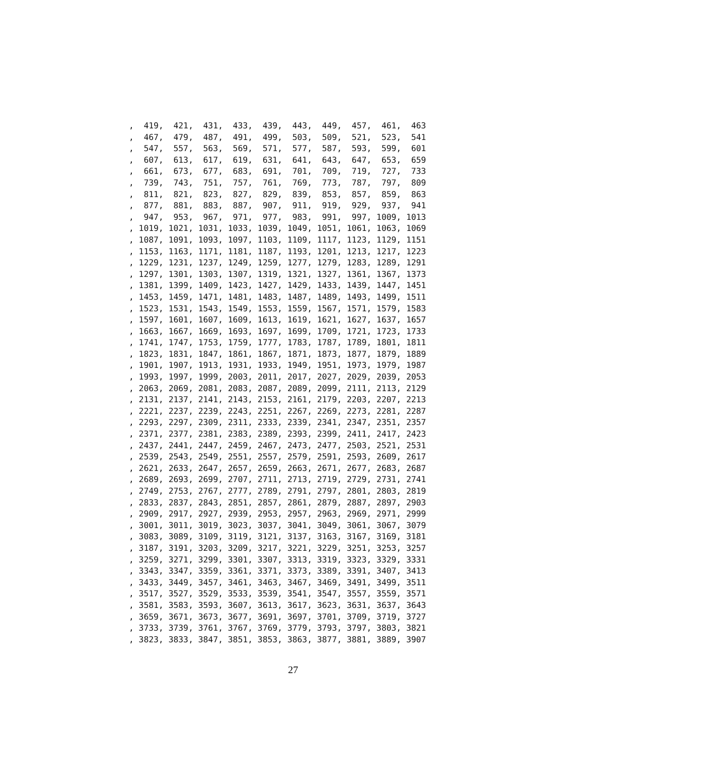,  419,  421,  431,  433,  439,  443,  449,  457,  461,  463
,  467,  479,  487,  491,  499,  503,  509,  521,  523,  541
,  547,  557,  563,  569,  571,  577,  587,  593,  599,  601
,  607,  613,  617,  619,  631,  641,  643,  647,  653,  659
,  661,  673,  677,  683,  691,  701,  709,  719,  727,  733
,  739,  743,  751,  757,  761,  769,  773,  787,  797,  809
,  811,  821,  823,  827,  829,  839,  853,  857,  859,  863
,  877,  881,  883,  887,  907,  911,  919,  929,  937,  941
,  947,  953,  967,  971,  977,  983,  991,  997, 1009, 1013
, 1019, 1021, 1031, 1033, 1039, 1049, 1051, 1061, 1063, 1069
, 1087, 1091, 1093, 1097, 1103, 1109, 1117, 1123, 1129, 1151
, 1153, 1163, 1171, 1181, 1187, 1193, 1201, 1213, 1217, 1223
, 1229, 1231, 1237, 1249, 1259, 1277, 1279, 1283, 1289, 1291
, 1297, 1301, 1303, 1307, 1319, 1321, 1327, 1361, 1367, 1373
, 1381, 1399, 1409, 1423, 1427, 1429, 1433, 1439, 1447, 1451
, 1453, 1459, 1471, 1481, 1483, 1487, 1489, 1493, 1499, 1511
, 1523, 1531, 1543, 1549, 1553, 1559, 1567, 1571, 1579, 1583
, 1597, 1601, 1607, 1609, 1613, 1619, 1621, 1627, 1637, 1657
, 1663, 1667, 1669, 1693, 1697, 1699, 1709, 1721, 1723, 1733
, 1741, 1747, 1753, 1759, 1777, 1783, 1787, 1789, 1801, 1811
, 1823, 1831, 1847, 1861, 1867, 1871, 1873, 1877, 1879, 1889
, 1901, 1907, 1913, 1931, 1933, 1949, 1951, 1973, 1979, 1987
, 1993, 1997, 1999, 2003, 2011, 2017, 2027, 2029, 2039, 2053
, 2063, 2069, 2081, 2083, 2087, 2089, 2099, 2111, 2113, 2129
, 2131, 2137, 2141, 2143, 2153, 2161, 2179, 2203, 2207, 2213
, 2221, 2237, 2239, 2243, 2251, 2267, 2269, 2273, 2281, 2287
, 2293, 2297, 2309, 2311, 2333, 2339, 2341, 2347, 2351, 2357
, 2371, 2377, 2381, 2383, 2389, 2393, 2399, 2411, 2417, 2423
, 2437, 2441, 2447, 2459, 2467, 2473, 2477, 2503, 2521, 2531
, 2539, 2543, 2549, 2551, 2557, 2579, 2591, 2593, 2609, 2617
, 2621, 2633, 2647, 2657, 2659, 2663, 2671, 2677, 2683, 2687
, 2689, 2693, 2699, 2707, 2711, 2713, 2719, 2729, 2731, 2741
, 2749, 2753, 2767, 2777, 2789, 2791, 2797, 2801, 2803, 2819
, 2833, 2837, 2843, 2851, 2857, 2861, 2879, 2887, 2897, 2903
, 2909, 2917, 2927, 2939, 2953, 2957, 2963, 2969, 2971, 2999
, 3001, 3011, 3019, 3023, 3037, 3041, 3049, 3061, 3067, 3079
, 3083, 3089, 3109, 3119, 3121, 3137, 3163, 3167, 3169, 3181
, 3187, 3191, 3203, 3209, 3217, 3221, 3229, 3251, 3253, 3257
, 3259, 3271, 3299, 3301, 3307, 3313, 3319, 3323, 3329, 3331
, 3343, 3347, 3359, 3361, 3371, 3373, 3389, 3391, 3407, 3413
, 3433, 3449, 3457, 3461, 3463, 3467, 3469, 3491, 3499, 3511
, 3517, 3527, 3529, 3533, 3539, 3541, 3547, 3557, 3559, 3571
, 3581, 3583, 3593, 3607, 3613, 3617, 3623, 3631, 3637, 3643
, 3659, 3671, 3673, 3677, 3691, 3697, 3701, 3709, 3719, 3727
, 3733, 3739, 3761, 3767, 3769, 3779, 3793, 3797, 3803, 3821
, 3823, 3833, 3847, 3851, 3853, 3863, 3877, 3881, 3889, 3907
27